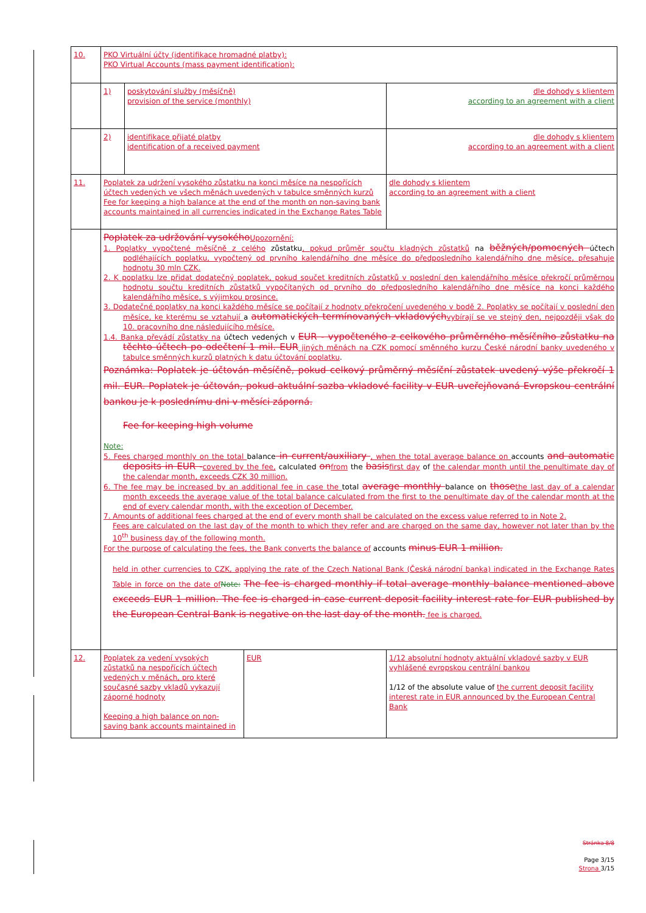| 10. | PKO Virtuální účty (identifikace hromadné platby): PKO Virtual Accounts (mass payment identification): | | | |
| | 1) | poskytování služby (měsíčně) provision of the service (monthly) | | dle dohody s klientem according to an agreement with a client |
| | 2) | identifikace přijaté platby identification of a received payment | | dle dohody s klientem according to an agreement with a client |
| 11. | Poplatek za udržení vysokého zůstatku na konci měsíce na nespořících účtech vedených ve všech měnách uvedených v tabulce směnných kurzů Fee for keeping a high balance at the end of the month on non-saving bank accounts maintained in all currencies indicated in the Exchange Rates Table | | | dle dohody s klientem according to an agreement with a client |
| | Poplatek za udržování vysokého Upozornění: 1. Poplatky vypočtené měsíčně z celého zůstatku , pokud průměr součtu kladných zůstatků na běžných/pomocných účtech podléhajících poplatku, vypočtený od prvního kalendářního dne měsíce do předposledního kalendářního dne měsíce, přesahuje hodnotu 30 mln CZK. 2. K poplatku lze přidat dodatečný poplatek, pokud součet kreditních zůstatků v poslední den kalendářního měsíce překročí průměrnou hodnotu součtu kreditních zůstatků vypočítaných od prvního do předposledního kalendářního dne měsíce na konci každého kalendářního měsíce, s výjimkou prosince. 3. Dodatečné poplatky na konci každého měsíce se počítají z hodnoty překročení uvedeného v bodě 2. Poplatky se počítají v poslední den měsíce, ke kterému se vztahují a automatických termínovaných vkladových vybírají se ve stejný den, nejpozději však do 10. pracovního dne následujícího měsíce. 1.4. Banka převádí zůstatky na účtech vedených v EUR - vypočteného z celkového průměrného měsíčního zůstatku na těchto účtech po odečtení 1 mil. EUR jiných měnách na CZK pomocí směnného kurzu České národní banky uvedeného v tabulce směnných kurzů platných k datu účtování poplatku . Poznámka: Poplatek je účtován měsíčně, pokud celkový průměrný měsíční zůstatek uvedený výše překročí 1 mil. EUR. Poplatek je účtován, pokud aktuální sazba vkladové facility v EUR uveřejňovaná Evropskou centrální bankou je k poslednímu dni v měsíci záporná. Fee for keeping high volume Note: 5. Fees charged monthly on the total balance in current/auxiliary , when the total average balance on accounts and automatic deposits in EUR - covered by the fee, calculated on from the basis first day of the calendar month until the penultimate day of the calendar month, exceeds CZK 30 million. 6. The fee may be increased by an additional fee in case the total average monthly balance on those the last day of a calendar month exceeds the average value of the total balance calculated from the first to the penultimate day of the calendar month at the end of every calendar month, with the exception of December. 7. Amounts of additional fees charged at the end of every month shall be calculated on the excess value referred to in Note 2. Fees are calculated on the last day of the month to which they refer and are charged on the same day, however not later than by the 10<sup>th</sup> business day of the following month. For the purpose of calculating the fees, the Bank converts the balance of accounts minus EUR 1 million. held in other currencies to CZK, applying the rate of the Czech National Bank (Česká národní banka) indicated in the Exchange Rates Table in force on the date of Note: The fee is charged monthly if total average monthly balance mentioned above exceeds EUR 1 million. The fee is charged in case current deposit facility interest rate for EUR published by the European Central Bank is negative on the last day of the month. fee is charged. | | | |
| 12. | Poplatek za vedení vysokých zůstatků na nespořících účtech vedených v měnách, pro které současné sazby vkladů vykazují záporné hodnoty Keeping a high balance on non-saving bank accounts maintained in | | EUR | 1/12 absolutní hodnoty aktuální vkladové sazby v EUR vyhlášené evropskou centrální bankou 1/12 of the absolute value of the current deposit facility interest rate in EUR announced by the European Central Bank |
Stránka 8/8
Page 3/15
Strona 3/15